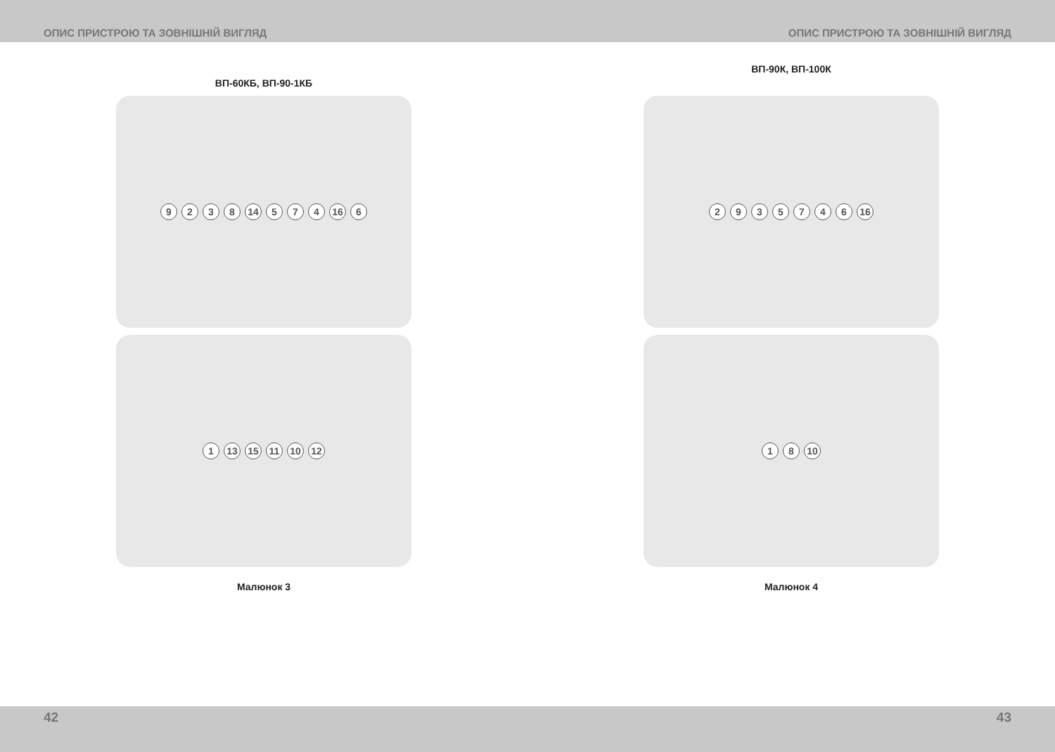ОПИС ПРИСТРОЮ ТА ЗОВНІШНІЙ ВИГЛЯД
ВП-60КБ, ВП-90-1КБ
9 2 3 8 14 5 7 4 16 6
1 13 15 11 10 12
Малюнок 3
42
ОПИС ПРИСТРОЮ ТА ЗОВНІШНІЙ ВИГЛЯД
ВП-90К, ВП-100К
2 9 3 5 7 4 6 16
1 8 10
Малюнок 4
43